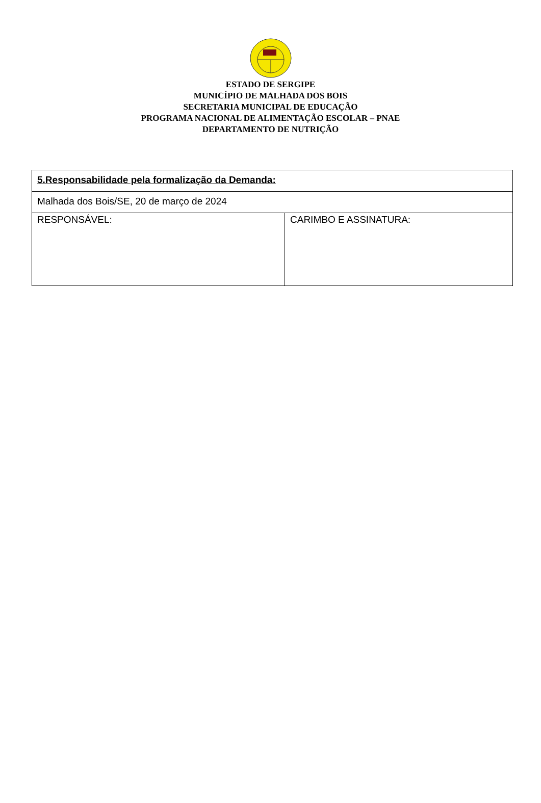ESTADO DE SERGIPE
MUNICÍPIO DE MALHADA DOS BOIS
SECRETARIA MUNICIPAL DE EDUCAÇÃO
PROGRAMA NACIONAL DE ALIMENTAÇÃO ESCOLAR – PNAE
DEPARTAMENTO DE NUTRIÇÃO
| 5.Responsabilidade pela formalização da Demanda: | |
| Malhada dos Bois/SE, 20 de março de 2024 | |
| RESPONSÁVEL: | CARIMBO E ASSINATURA: |